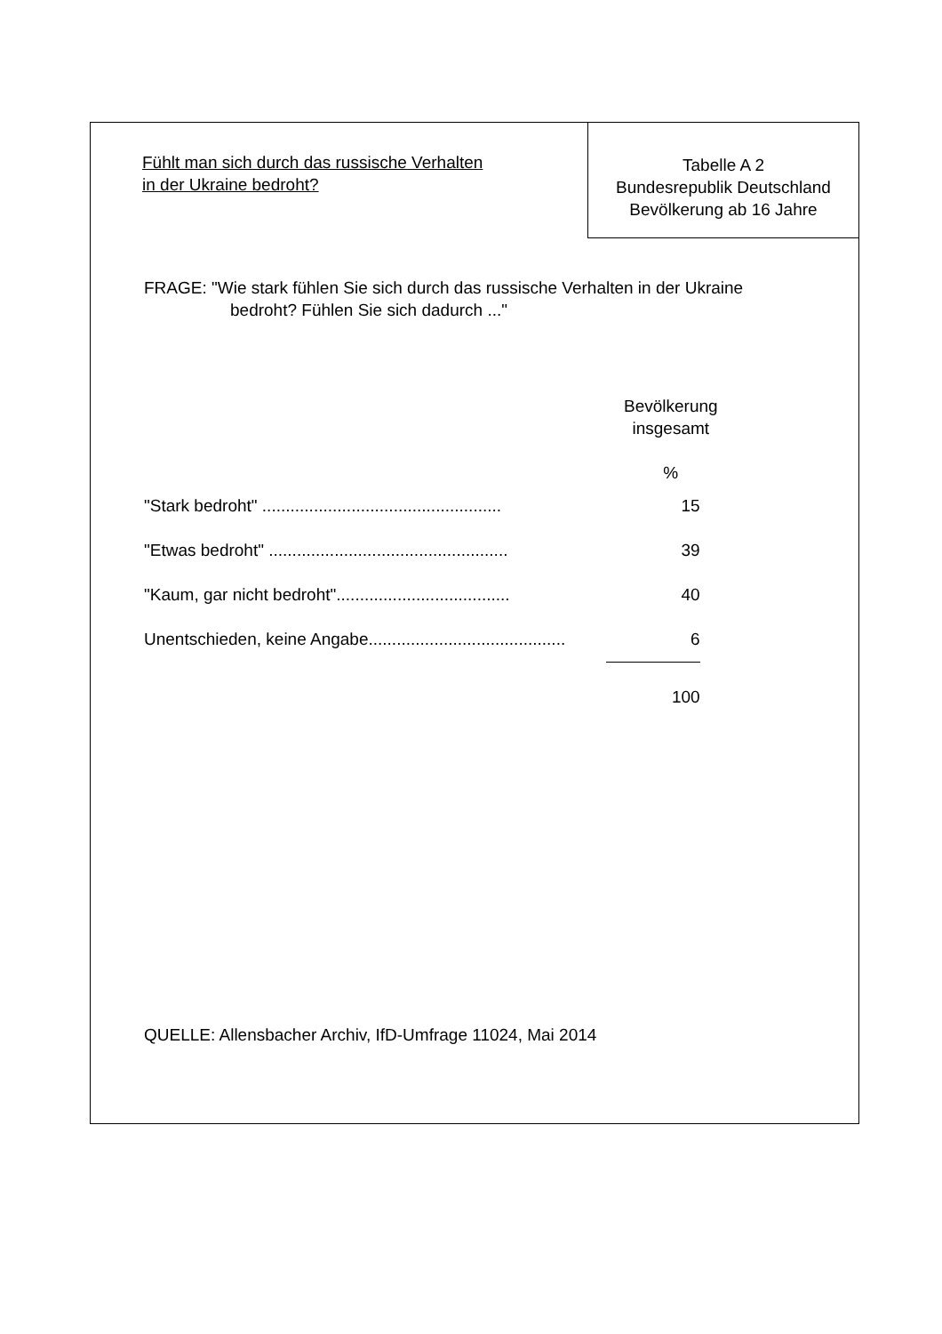Fühlt man sich durch das russische Verhalten
in der Ukraine bedroht?
Tabelle A 2
Bundesrepublik Deutschland
Bevölkerung ab 16 Jahre
FRAGE: "Wie stark fühlen Sie sich durch das russische Verhalten in der Ukraine
bedroht? Fühlen Sie sich dadurch ..."
| | Bevölkerung insgesamt % |
| "Stark bedroht" ................................................... | 15 |
| "Etwas bedroht" ................................................... | 39 |
| "Kaum, gar nicht bedroht"..................................... | 40 |
| Unentschieden, keine Angabe.......................................... | 6 |
| | 100 |
QUELLE: Allensbacher Archiv, IfD-Umfrage 11024, Mai 2014